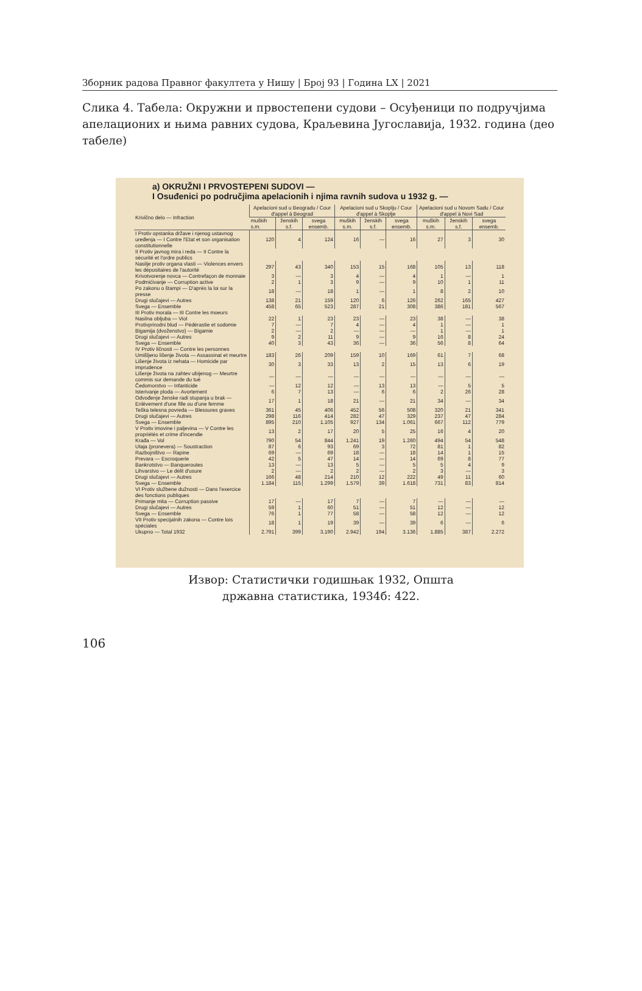Зборник радова Правног факултета у Нишу | Број 93 | Година LX | 2021
Слика 4. Табела: Окружни и првостепени судови – Осуђеници по подручјима апелационих и њима равних судова, Краљевина Југославија, 1932. година (део табеле)
a) OKRUŽNI I PRVOSTEPENI SUDOVI —
I Osuđenici po područjima apelacionih i njima ravnih sudova u 1932 g. —
| Krivično delo — Infraction | Apelacioni sud u Beogradu / Cour d'appel à Beograd | | | Apelacioni sud u Skoplju / Cour d'appel à Skoplje | | | Apelacioni sud u Novom Sadu / Cour d'appel à Novi Sad | | |
| --- | --- | --- | --- | --- | --- | --- | --- | --- | --- |
| | muških s.m. | ženskih s.f. | svega ensemb. | muških s.m. | ženskih s.f. | svega ensemb. | muških s.m. | ženskih s.f. | svega ensemb. |
| I Protiv opstanka države i njenog ustavnog uređenja — I Contre l'Etat et son organisation constitutionnelle | 120 | 4 | 124 | 16 | — | 16 | 27 | 3 | 30 |
| II Protiv javnog mira i reda — II Contre la sécurité et l'ordre publics | | | | | | | | | |
| Nasilje protiv organa vlasti — Violences envers les dépositaires de l'autorité | 297 | 43 | 340 | 153 | 15 | 168 | 105 | 13 | 118 |
| Krivotvorenje novca — Contrefaçon de monnaie | 3 | — | 3 | 4 | — | 4 | 1 | — | 1 |
| Podmićivanje — Corruption active | 2 | 1 | 3 | 9 | — | 9 | 10 | 1 | 11 |
| Po zakonu o štampi — D'après la loi sur la presse | 18 | — | 18 | 1 | — | 1 | 8 | 2 | 10 |
| Drugi slučajevi — Autres | 138 | 21 | 159 | 120 | 6 | 126 | 262 | 165 | 427 |
| Svega — Ensemble | 458 | 65 | 523 | 287 | 21 | 308 | 386 | 181 | 567 |
| III Protiv morala — III Contre les moeurs | | | | | | | | | |
| Nasilna obljuba — Viol | 22 | 1 | 23 | 23 | — | 23 | 38 | — | 38 |
| Protivprirodni blud — Pédérastie et sodomie | 7 | — | 7 | 4 | — | 4 | 1 | — | 1 |
| Bigamija (dvoženstvo) — Bigamie | 2 | — | 2 | — | — | — | 1 | — | 1 |
| Drugi slučajevi — Autres | 9 | 2 | 11 | 9 | — | 9 | 16 | 8 | 24 |
| Svega — Ensemble | 40 | 3 | 43 | 36 | — | 36 | 56 | 8 | 64 |
| IV Protiv ličnosti — Contre les personnes | | | | | | | | | |
| Umišljeno lišenje života — Assassinat et meurtre | 183 | 26 | 209 | 159 | 10 | 169 | 61 | 7 | 68 |
| Lišenje života iz nehata — Homicide par imprudence | 30 | 3 | 33 | 13 | 2 | 15 | 13 | 6 | 19 |
| Lišenje života na zahtev ubijenog — Meurtre commis sur demande du tué | — | — | — | — | — | — | — | — | — |
| Čedomorstvo — Infanticide | — | 12 | 12 | — | 13 | 13 | — | 5 | 5 |
| Isterivanje ploda — Avortement | 6 | 7 | 13 | — | 6 | 6 | 2 | 26 | 28 |
| Odvođenje ženske radi stupanja u brak — Enlèvement d'une fille ou d'une femme | 17 | 1 | 18 | 21 | — | 21 | 34 | — | 34 |
| Teška telesna povreda — Blessures graves | 361 | 45 | 406 | 452 | 56 | 508 | 320 | 21 | 341 |
| Drugi slučajevi — Autres | 298 | 116 | 414 | 282 | 47 | 329 | 237 | 47 | 284 |
| Svega — Ensemble | 895 | 210 | 1.105 | 927 | 134 | 1.061 | 667 | 112 | 779 |
| V Protiv imovine i paljevina — V Contre les propriétés et crime d'incendie | 13 | 2 | 17 | 20 | 5 | 25 | 16 | 4 | 20 |
| Krađa — Vol | 790 | 54 | 844 | 1.241 | 19 | 1.260 | 494 | 54 | 548 |
| Utaja (pronevera) — Soustraction | 87 | 6 | 93 | 69 | 3 | 72 | 81 | 1 | 82 |
| Razbojništvo — Rapine | 69 | — | 69 | 18 | — | 18 | 14 | 1 | 15 |
| Prevara — Escroquerie | 42 | 5 | 47 | 14 | — | 14 | 69 | 8 | 77 |
| Bankrotstvo — Banqueroutes | 13 | — | 13 | 5 | — | 5 | 5 | 4 | 9 |
| Lihvarstvo — Le délit d'usure | 2 | — | 2 | 2 | — | 2 | 3 | — | 3 |
| Drugi slučajevi — Autres | 166 | 48 | 214 | 210 | 12 | 222 | 49 | 11 | 60 |
| Svega — Ensemble | 1.184 | 115 | 1.299 | 1.579 | 39 | 1.618 | 731 | 83 | 814 |
| VI Protiv službene dužnosti — Dans l'exercice des fonctions publiques | | | | | | | | | |
| Primanje mita — Corruption passive | 17 | — | 17 | 7 | — | 7 | — | — | — |
| Drugi slučajevi — Autres | 59 | 1 | 60 | 51 | — | 51 | 12 | — | 12 |
| Svega — Ensemble | 76 | 1 | 77 | 58 | — | 58 | 12 | — | 12 |
| VII Protiv specijalnih zakona — Contre lois spéciales | 18 | 1 | 19 | 39 | — | 39 | 6 | — | 6 |
| Ukupno — Total 1932 | 2.791 | 399 | 3.190 | 2.942 | 194 | 3.136 | 1.885 | 387 | 2.272 |
Извор: Статистички годишњак 1932, Општа
државна статистика, 1934б: 422.
106